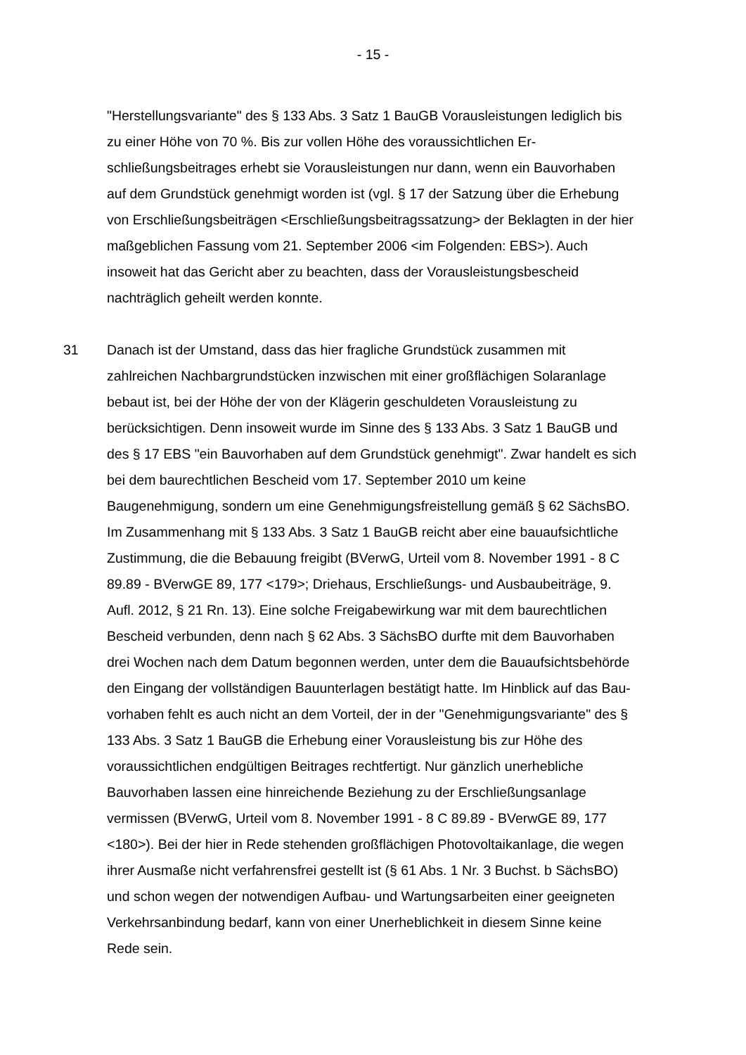- 15 -
"Herstellungsvariante" des § 133 Abs. 3 Satz 1 BauGB Vorausleistungen ledig­lich bis zu einer Höhe von 70 %. Bis zur vollen Höhe des voraussichtlichen Er­schließungsbeitrages erhebt sie Vorausleistungen nur dann, wenn ein Bauvor­haben auf dem Grundstück genehmigt worden ist (vgl. § 17 der Satzung über die Erhebung von Erschließungsbeiträgen <Erschließungsbeitragssatzung> der Beklagten in der hier maßgeblichen Fassung vom 21. September 2006 <im Folgenden: EBS>). Auch insoweit hat das Gericht aber zu beachten, dass der Vorausleistungsbescheid nachträglich geheilt werden konnte.
31 Danach ist der Umstand, dass das hier fragliche Grundstück zusammen mit zahlreichen Nachbargrundstücken inzwischen mit einer großflächigen Solaran­lage bebaut ist, bei der Höhe der von der Klägerin geschuldeten Vorausleistung zu berücksichtigen. Denn insoweit wurde im Sinne des § 133 Abs. 3 Satz 1 BauGB und des § 17 EBS "ein Bauvorhaben auf dem Grundstück genehmigt". Zwar handelt es sich bei dem baurechtlichen Bescheid vom 17. September 2010 um keine Baugenehmigung, sondern um eine Genehmigungsfreistellung gemäß § 62 SächsBO. Im Zusammenhang mit § 133 Abs. 3 Satz 1 BauGB reicht aber eine bauaufsichtliche Zustimmung, die die Bebauung freigibt (BVerwG, Urteil vom 8. November 1991 - 8 C 89.89 - BVerwGE 89, 177 <179>; Driehaus, Erschließungs- und Ausbaubeiträge, 9. Aufl. 2012, § 21 Rn. 13). Eine solche Freigabewirkung war mit dem baurechtlichen Bescheid verbunden, denn nach § 62 Abs. 3 SächsBO durfte mit dem Bauvorhaben drei Wochen nach dem Datum begonnen werden, unter dem die Bauaufsichtsbehörde den Ein­gang der vollständigen Bauunterlagen bestätigt hatte. Im Hinblick auf das Bau­vorhaben fehlt es auch nicht an dem Vorteil, der in der "Genehmigungsvariante" des § 133 Abs. 3 Satz 1 BauGB die Erhebung einer Vorausleistung bis zur Hö­he des voraussichtlichen endgültigen Beitrages rechtfertigt. Nur gänzlich uner­hebliche Bauvorhaben lassen eine hinreichende Beziehung zu der Erschlie­ßungsanlage vermissen (BVerwG, Urteil vom 8. November 1991 - 8 C 89.89 - BVerwGE 89, 177 <180>). Bei der hier in Rede stehenden großflächigen Pho­tovoltaikanlage, die wegen ihrer Ausmaße nicht verfahrensfrei gestellt ist (§ 61 Abs. 1 Nr. 3 Buchst. b SächsBO) und schon wegen der notwendigen Aufbau- und Wartungsarbeiten einer geeigneten Verkehrsanbindung bedarf, kann von einer Unerheblichkeit in diesem Sinne keine Rede sein.